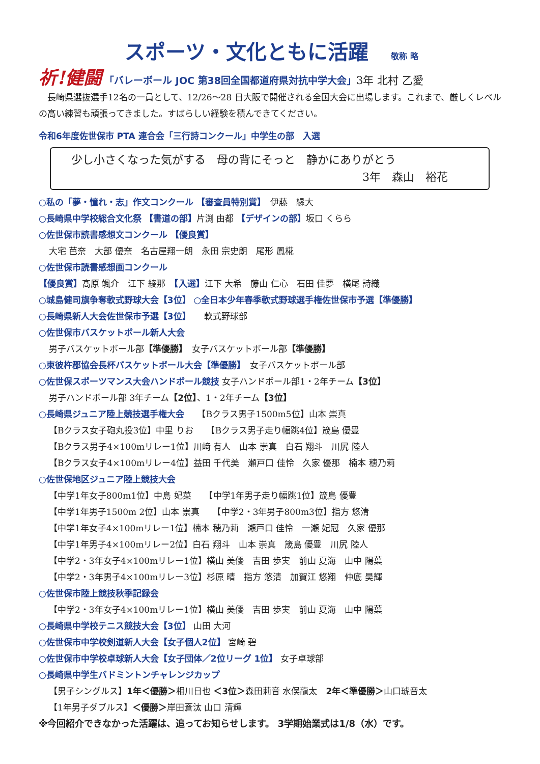スポーツ・文化ともに活躍 敬称 略
祈!健闘 「バレーボール JOC 第38回全国都道府県対抗中学大会」3年 北村 乙愛
　長崎県選抜選手12名の一員として、12/26～28 日大阪で開催される全国大会に出場します。これまで、厳しくレベルの高い練習も頑張ってきました。すばらしい経験を積んできてください。
令和6年度佐世保市 PTA 連合会「三行詩コンクール」中学生の部　入選
少し小さくなった気がする　母の背にそっと　静かにありがとう
3年　森山　裕花
○私の「夢・憧れ・志」作文コンクール 【審査員特別賞】　伊藤　縁大
○長崎県中学校総合文化祭 【書道の部】片渕 由都 【デザインの部】坂口 くらら
○佐世保市読書感想文コンクール 【優良賞】
大宅 芭奈　大部 優奈　名古屋翔一朗　永田 宗史朗　尾形 鳳椛
○佐世保市読書感想画コンクール
【優良賞】髙原 颯介　江下 綾那　【入選】江下 大希　藤山 仁心　石田 佳夢　横尾 詩織
○城島健司旗争奪軟式野球大会【3位】 ○全日本少年春季軟式野球選手権佐世保市予選【準優勝】
○長崎県新人大会佐世保市予選【3位】　　軟式野球部
○佐世保市バスケットボール新人大会
男子バスケットボール部【準優勝】　女子バスケットボール部【準優勝】
○東彼杵郡協会長杯バスケットボール大会【準優勝】　女子バスケットボール部
○佐世保スポーツマンス大会ハンドボール競技 女子ハンドボール部1・2年チーム【3位】
男子ハンドボール部 3年チーム【2位】、1・2年チーム【3位】
○長崎県ジュニア陸上競技選手権大会　　【Bクラス男子1500m5位】山本 崇真
【Bクラス女子砲丸投3位】中里 りお　　【Bクラス男子走り幅跳4位】筬島 優豊
【Bクラス男子4×100mリレー1位】川﨑 有人　山本 崇真　白石 翔斗　川尻 陸人
【Bクラス女子4×100mリレー4位】益田 千代美　瀬戸口 佳怜　久家 優那　楠本 穂乃莉
○佐世保地区ジュニア陸上競技大会
【中学1年女子800m1位】中島 妃菜　　【中学1年男子走り幅跳1位】筬島 優豊
【中学1年男子1500m 2位】山本 崇真　　【中学2・3年男子800m3位】指方 悠清
【中学1年女子4×100mリレー1位】楠本 穂乃莉　瀬戸口 佳怜　一瀬 妃冠　久家 優那
【中学1年男子4×100mリレー2位】白石 翔斗　山本 崇真　筬島 優豊　川尻 陸人
【中学2・3年女子4×100mリレー1位】横山 美優　吉田 歩実　前山 夏海　山中 陽葉
【中学2・3年男子4×100mリレー3位】杉原 晴　指方 悠清　加賀江 悠翔　仲底 昊輝
○佐世保市陸上競技秋季記録会
【中学2・3年女子4×100mリレー1位】横山 美優　吉田 歩実　前山 夏海　山中 陽葉
○長崎県中学校テニス競技大会【3位】 山田 大河
○佐世保市中学校剣道新人大会【女子個人2位】 宮崎 碧
○佐世保市中学校卓球新人大会【女子団体／2位リーグ 1位】 女子卓球部
○長崎県中学生バドミントンチャレンジカップ
【男子シングルス】1年＜優勝＞相川日也 ＜3位＞森田莉音 水俣龍太　2年＜準優勝＞山口琥音太
【1年男子ダブルス】＜優勝＞岸田蒼汰 山口 清輝
※今回紹介できなかった活躍は、追ってお知らせします。 3学期始業式は1/8（水）です。